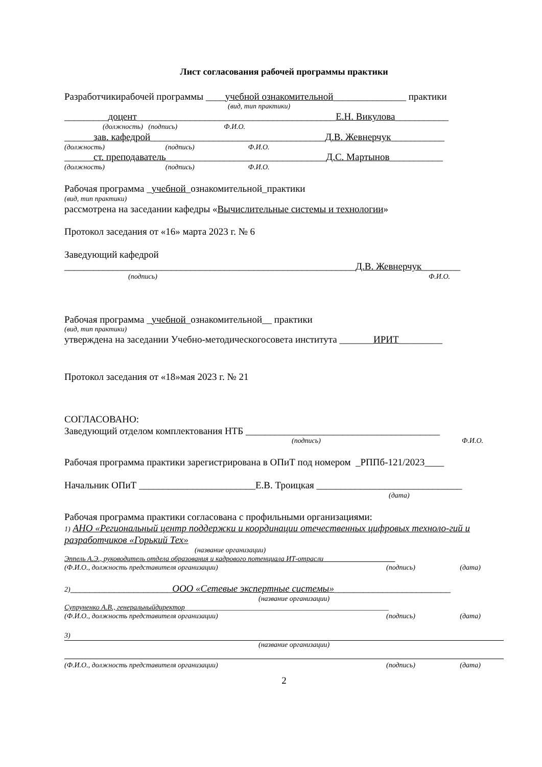Лист согласования рабочей программы практики
Разработчикирабочей программы ____учебной ознакомительной_______________ практики
(вид, тип практики)
_________доцент_________________________________________Е.Н. Викулова___________
(должность) (подпись) Ф.И.О.
______зав. кафедрой____________________________________Д.В. Жевнерчук___________
(должность) (подпись) Ф.И.О.
______ст. преподаватель_________________________________Д.С. Мартынов___________
(должность) (подпись) Ф.И.О.
Рабочая программа _учебной_ознакомительной_практики
(вид, тип практики)
рассмотрена на заседании кафедры «Вычислительные системы и технологии»
Протокол заседания от «16» марта 2023 г. № 6
Заведующий кафедрой
____________________________________________________________Д.В. Жевнерчук________
(подпись) Ф.И.О.
Рабочая программа _учебной_ознакомительной__ практики
(вид, тип практики)
утверждена на заседании Учебно-методическогосовета института _______ИРИТ_________
Протокол заседания от «18»мая 2023 г. № 21
СОГЛАСОВАНО:
Заведующий отделом комплектования НТБ ________________________________________
(подпись) Ф.И.О.
Рабочая программа практики зарегистрирована в ОПиТ под номером _РППб-121/2023____
Начальник ОПиТ ________________________Е.В. Троицкая ______________________________
(дата)
Рабочая программа практики согласована с профильными организациями:
1) АНО «Региональный центр поддержки и координации отечественных цифровых техноло-гий и разработчиков «Горький Тех»
(название организации)
Эппель А.Э., руководитель отдела образования и кадрового потенциала ИТ-отрасли____________________
(Ф.И.О., должность представителя организации) (подпись) (дата)
2)_____________________ООО «Сетевые экспертные системы»________________________
(название организации)
Супруненко А.В., генеральныйдиректор_________________________________________________________
(Ф.И.О., должность представителя организации) (подпись) (дата)
3)
(название организации)
(Ф.И.О., должность представителя организации) (подпись) (дата)
2